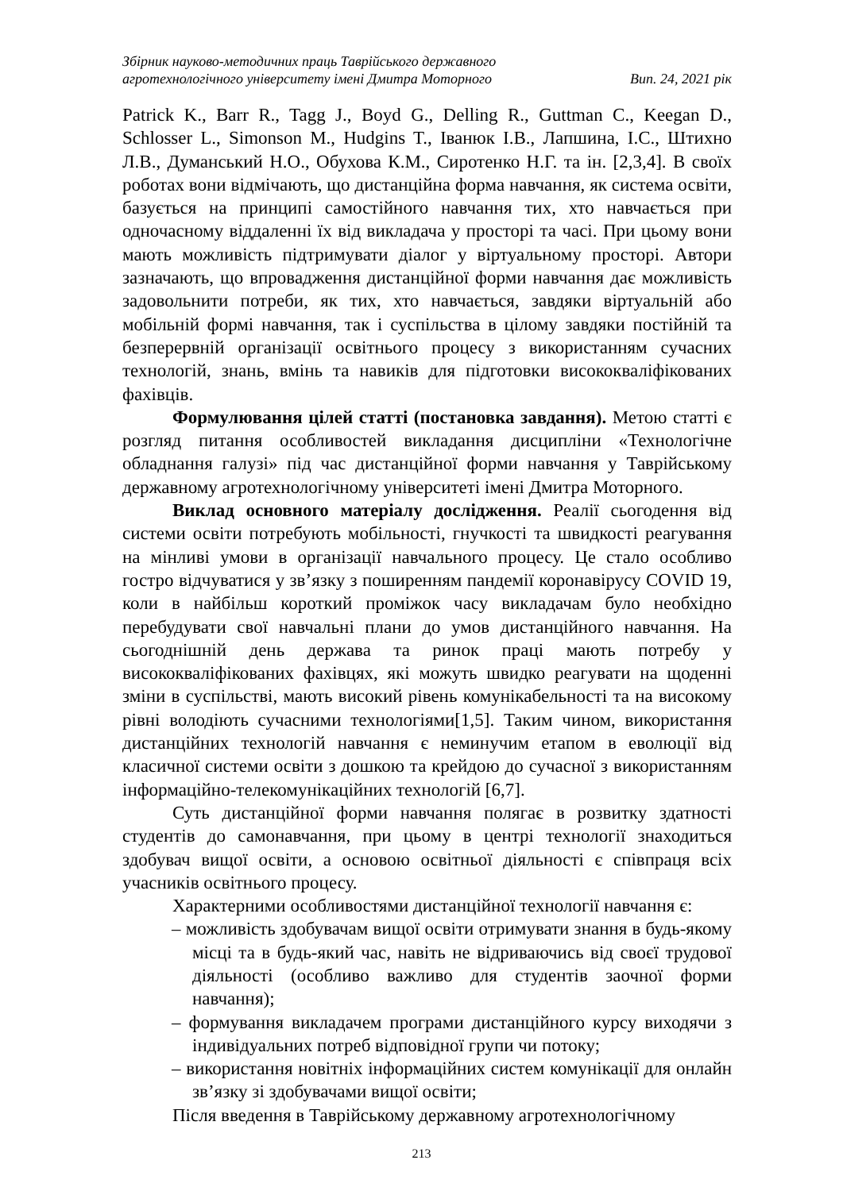Збірник науково-методичних праць Таврійського державного
агротехнологічного університету імені Дмитра Моторного Вип. 24, 2021 рік
Patrick K., Barr R., Tagg J., Boyd G., Delling R., Guttman C., Keegan D., Schlosser L., Simonson M., Hudgins T., Іванюк І.В., Лапшина, І.С., Штихно Л.В., Думанський Н.О., Обухова К.М., Сиротенко Н.Г. та ін. [2,3,4]. В своїх роботах вони відмічають, що дистанційна форма навчання, як система освіти, базується на принципі самостійного навчання тих, хто навчається при одночасному віддаленні їх від викладача у просторі та часі. При цьому вони мають можливість підтримувати діалог у віртуальному просторі. Автори зазначають, що впровадження дистанційної форми навчання дає можливість задовольнити потреби, як тих, хто навчається, завдяки віртуальній або мобільній формі навчання, так і суспільства в цілому завдяки постійній та безперервній організації освітнього процесу з використанням сучасних технологій, знань, вмінь та навиків для підготовки висококваліфікованих фахівців.
Формулювання цілей статті (постановка завдання). Метою статті є розгляд питання особливостей викладання дисципліни «Технологічне обладнання галузі» під час дистанційної форми навчання у Таврійському державному агротехнологічному університеті імені Дмитра Моторного.
Виклад основного матеріалу дослідження. Реалії сьогодення від системи освіти потребують мобільності, гнучкості та швидкості реагування на мінливі умови в організації навчального процесу. Це стало особливо гостро відчуватися у зв’язку з поширенням пандемії коронавірусу COVID 19, коли в найбільш короткий проміжок часу викладачам було необхідно перебудувати свої навчальні плани до умов дистанційного навчання. На сьогоднішній день держава та ринок праці мають потребу у висококваліфікованих фахівцях, які можуть швидко реагувати на щоденні зміни в суспільстві, мають високий рівень комунікабельності та на високому рівні володіють сучасними технологіями[1,5]. Таким чином, використання дистанційних технологій навчання є неминучим етапом в еволюції від класичної системи освіти з дошкою та крейдою до сучасної з використанням інформаційно-телекомунікаційних технологій [6,7].
Суть дистанційної форми навчання полягає в розвитку здатності студентів до самонавчання, при цьому в центрі технології знаходиться здобувач вищої освіти, а основою освітньої діяльності є співпраця всіх учасників освітнього процесу.
Характерними особливостями дистанційної технології навчання є:
– можливість здобувачам вищої освіти отримувати знання в будь-якому місці та в будь-який час, навіть не відриваючись від своєї трудової діяльності (особливо важливо для студентів заочної форми навчання);
– формування викладачем програми дистанційного курсу виходячи з індивідуальних потреб відповідної групи чи потоку;
– використання новітніх інформаційних систем комунікації для онлайн зв’язку зі здобувачами вищої освіти;
Після введення в Таврійському державному агротехнологічному
213